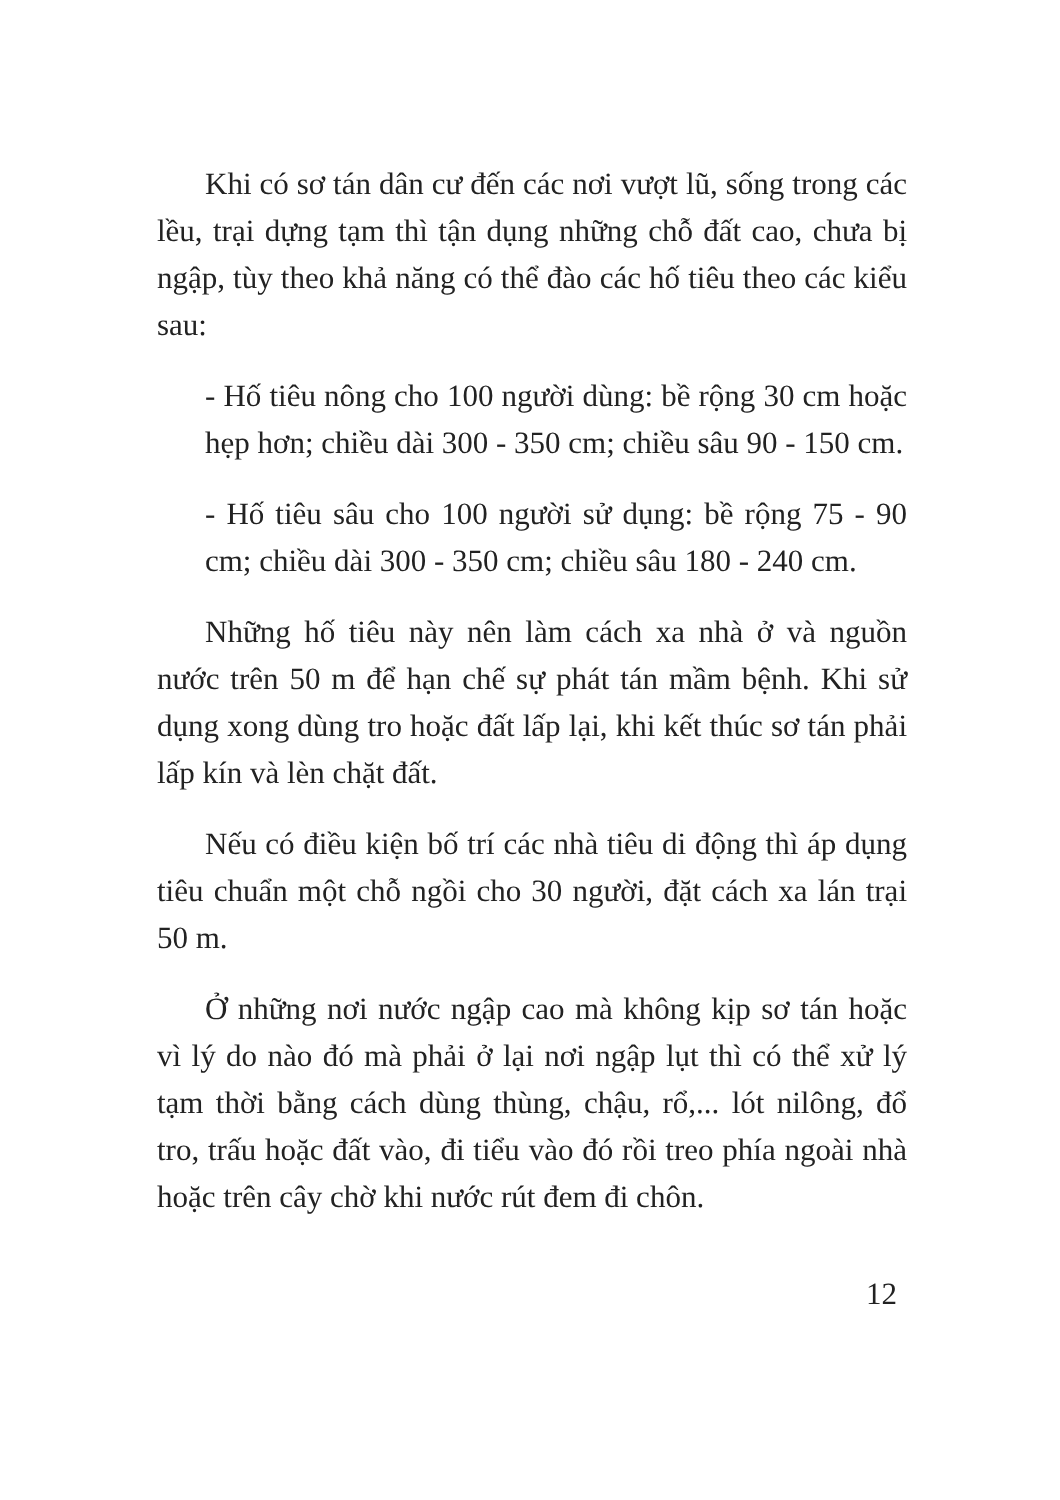Khi có sơ tán dân cư đến các nơi vượt lũ, sống trong các lều, trại dựng tạm thì tận dụng những chỗ đất cao, chưa bị ngập, tùy theo khả năng có thể đào các hố tiêu theo các kiểu sau:
- Hố tiêu nông cho 100 người dùng: bề rộng 30 cm hoặc hẹp hơn; chiều dài 300 - 350 cm; chiều sâu 90 - 150 cm.
- Hố tiêu sâu cho 100 người sử dụng: bề rộng 75 - 90 cm; chiều dài 300 - 350 cm; chiều sâu 180 - 240 cm.
Những hố tiêu này nên làm cách xa nhà ở và nguồn nước trên 50 m để hạn chế sự phát tán mầm bệnh. Khi sử dụng xong dùng tro hoặc đất lấp lại, khi kết thúc sơ tán phải lấp kín và lèn chặt đất.
Nếu có điều kiện bố trí các nhà tiêu di động thì áp dụng tiêu chuẩn một chỗ ngồi cho 30 người, đặt cách xa lán trại 50 m.
Ở những nơi nước ngập cao mà không kịp sơ tán hoặc vì lý do nào đó mà phải ở lại nơi ngập lụt thì có thể xử lý tạm thời bằng cách dùng thùng, chậu, rổ,... lót nilông, đổ tro, trấu hoặc đất vào, đi tiểu vào đó rồi treo phía ngoài nhà hoặc trên cây chờ khi nước rút đem đi chôn.
12